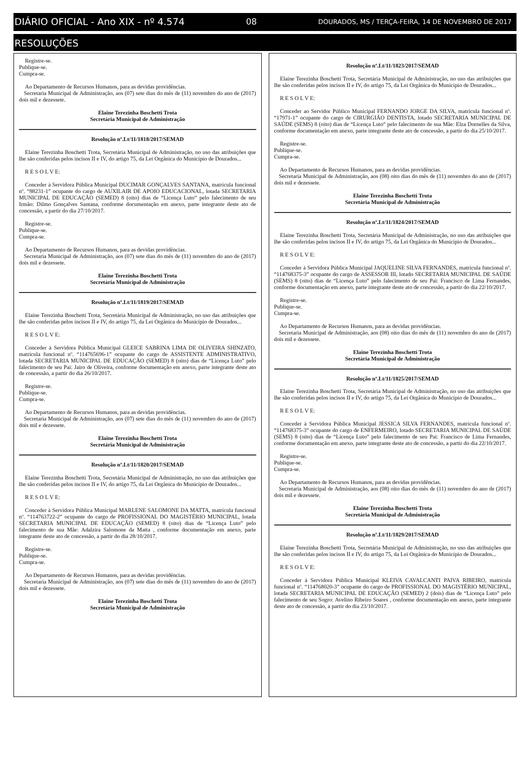DIÁRIO OFICIAL - Ano XIX - nº 4.574 08 DOURADOS, MS / TERÇA-FEIRA, 14 DE NOVEMBRO DE 2017
RESOLUÇÕES
Registre-se.
Publique-se.
Cumpra-se.
Ao Departamento de Recursos Humanos, para as devidas providências.
Secretaria Municipal de Administração, aos (07) sete dias do mês de (11) novembro do ano de (2017) dois mil e dezessete.
Elaine Terezinha Boschetti Trota
Secretária Municipal de Administração
Resolução nº.Lt/11/1818/2017/SEMAD
Elaine Terezinha Boschetti Trota, Secretária Municipal de Administração, no uso das atribuições que lhe são conferidas pelos incisos II e IV, do artigo 75, da Lei Orgânica do Município de Dourados...
R E S O L V E:
Conceder à Servidora Pública Municipal DUCIMAR GONÇALVES SANTANA, matrícula funcional nº. “88231-1” ocupante do cargo de AUXILAIR DE APOIO EDUCACIONAL, lotada SECRETARIA MUNICIPAL DE EDUCAÇÃO (SEMED) 8 (oito) dias de “Licença Luto” pelo falecimento de seu Irmão: Dilmo Gonçalves Santana, conforme documentação em anexo, parte integrante deste ato de concessão, a partir do dia 27/10/2017.
Registre-se.
Publique-se.
Cumpra-se.
Ao Departamento de Recursos Humanos, para as devidas providências.
Secretaria Municipal de Administração, aos (07) sete dias do mês de (11) novembro do ano de (2017) dois mil e dezessete.
Elaine Terezinha Boschetti Trota
Secretária Municipal de Administração
Resolução nº.Lt/11/1819/2017/SEMAD
Elaine Terezinha Boschetti Trota, Secretária Municipal de Administração, no uso das atribuições que lhe são conferidas pelos incisos II e IV, do artigo 75, da Lei Orgânica do Município de Dourados...
R E S O L V E:
Conceder à Servidora Pública Municipal GLEICE SABRINA LIMA DE OLIVEIRA SHINZATO, matrícula funcional nº. “114765696-1” ocupante do cargo de ASSISTENTE ADMINISTRATIVO, lotada SECRETARIA MUNICIPAL DE EDUCAÇÃO (SEMED) 8 (oito) dias de “Licença Luto” pelo falecimento de seu Pai: Jairo de Oliveira, conforme documentação em anexo, parte integrante deste ato de concessão, a partir do dia 26/10/2017.
Registre-se.
Publique-se.
Cumpra-se.
Ao Departamento de Recursos Humanos, para as devidas providências.
Secretaria Municipal de Administração, aos (07) sete dias do mês de (11) novembro do ano de (2017) dois mil e dezessete.
Elaine Terezinha Boschetti Trota
Secretária Municipal de Administração
Resolução nº.Lt/11/1820/2017/SEMAD
Elaine Terezinha Boschetti Trota, Secretária Municipal de Administração, no uso das atribuições que lhe são conferidas pelos incisos II e IV, do artigo 75, da Lei Orgânica do Município de Dourados...
R E S O L V E:
Conceder à Servidora Pública Municipal MARLENE SALOMONE DA MATTA, matrícula funcional nº. “114763722-2” ocupante do cargo de PROFISSIONAL DO MAGISTÉRIO MUNICIPAL, lotada SECRETARIA MUNICIPAL DE EDUCAÇÃO (SEMED) 8 (oito) dias de “Licença Luto” pelo falecimento de sua Mãe: Adalzira Salomone da Matta , conforme documentação em anexo, parte integrante deste ato de concessão, a partir do dia 28/10/2017.
Registre-se.
Publique-se.
Cumpra-se.
Ao Departamento de Recursos Humanos, para as devidas providências.
Secretaria Municipal de Administração, aos (07) sete dias do mês de (11) novembro do ano de (2017) dois mil e dezessete.
Elaine Terezinha Boschetti Trota
Secretária Municipal de Administração
Resolução nº.Lt/11/1823/2017/SEMAD
Elaine Terezinha Boschetti Trota, Secretária Municipal de Administração, no uso das atribuições que lhe são conferidas pelos incisos II e IV, do artigo 75, da Lei Orgânica do Município de Dourados...
R E S O L V E:
Conceder ao Servidor Público Municipal FERNANDO JORGE DA SILVA, matrícula funcional nº. “17971-1” ocupante do cargo de CIRURGIÃO DENTISTA, lotado SECRETARIA MUNICIPAL DE SAÚDE (SEMS) 8 (oito) dias de “Licença Luto” pelo falecimento de sua Mãe: Elza Dornelles da Silva, conforme documentação em anexo, parte integrante deste ato de concessão, a partir do dia 25/10/2017.
Registre-se.
Publique-se.
Cumpra-se.
Ao Departamento de Recursos Humanos, para as devidas providências.
Secretaria Municipal de Administração, aos (08) oito dias do mês de (11) novembro do ano de (2017) dois mil e dezessete.
Elaine Terezinha Boschetti Trota
Secretária Municipal de Administração
Resolução nº.Lt/11/1824/2017/SEMAD
Elaine Terezinha Boschetti Trota, Secretária Municipal de Administração, no uso das atribuições que lhe são conferidas pelos incisos II e IV, do artigo 75, da Lei Orgânica do Município de Dourados...
R E S O L V E:
Conceder à Servidora Pública Municipal JAQUELINE SILVA FERNANDES, matrícula funcional nº. “114768375-3” ocupante do cargo de ASSESSOR III, lotado SECRETARIA MUNICIPAL DE SAÚDE (SEMS) 8 (oito) dias de “Licença Luto” pelo falecimento de seu Pai: Francisco de Lima Fernandes, conforme documentação em anexo, parte integrante deste ato de concessão, a partir do dia 22/10/2017.
Registre-se.
Publique-se.
Cumpra-se.
Ao Departamento de Recursos Humanos, para as devidas providências.
Secretaria Municipal de Administração, aos (08) oito dias do mês de (11) novembro do ano de (2017) dois mil e dezessete.
Elaine Terezinha Boschetti Trota
Secretária Municipal de Administração
Resolução nº.Lt/11/1825/2017/SEMAD
Elaine Terezinha Boschetti Trota, Secretária Municipal de Administração, no uso das atribuições que lhe são conferidas pelos incisos II e IV, do artigo 75, da Lei Orgânica do Município de Dourados...
R E S O L V E:
Conceder à Servidora Pública Municipal JESSICA SILVA FERNANDES, matrícula funcional nº. “114768375-3” ocupante do cargo de ENFERMEIRO, lotado SECRETARIA MUNICIPAL DE SAÚDE (SEMS) 8 (oito) dias de “Licença Luto” pelo falecimento de seu Pai: Francisco de Lima Fernandes, conforme documentação em anexo, parte integrante deste ato de concessão, a partir do dia 22/10/2017.
Registre-se.
Publique-se.
Cumpra-se.
Ao Departamento de Recursos Humanos, para as devidas providências.
Secretaria Municipal de Administração, aos (08) oito dias do mês de (11) novembro do ano de (2017) dois mil e dezessete.
Elaine Terezinha Boschetti Trota
Secretária Municipal de Administração
Resolução nº.Lt/11/1829/2017/SEMAD
Elaine Terezinha Boschetti Trota, Secretária Municipal de Administração, no uso das atribuições que lhe são conferidas pelos incisos II e IV, do artigo 75, da Lei Orgânica do Município de Dourados...
R E S O L V E:
Conceder à Servidora Pública Municipal KLEIVA CAVALCANTI PAIVA RIBEIRO, matrícula funcional nº. “114768020-3” ocupante do cargo de PROFISSIONAL DO MAGISTÉRIO MUNICIPAL, lotada SECRETARIA MUNICIPAL DE EDUCAÇÃO (SEMED) 2 (dois) dias de “Licença Luto” pelo falecimento de seu Sogro: Avelino Ribeiro Soares , conforme documentação em anexo, parte integrante deste ato de concessão, a partir do dia 23/10/2017.